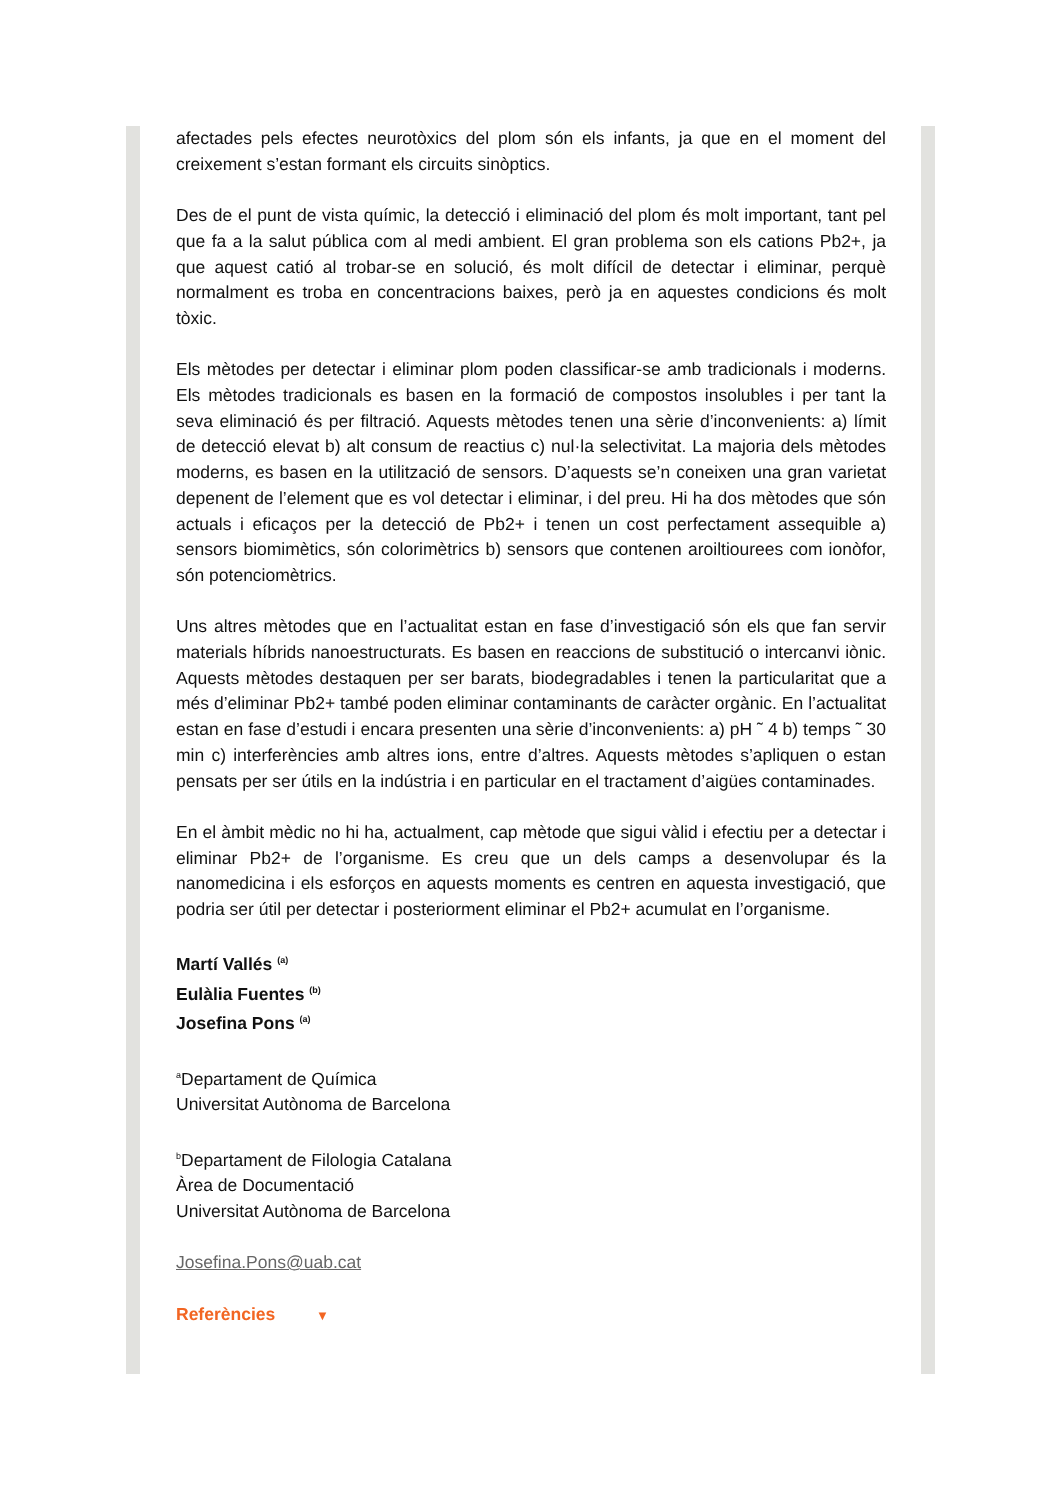afectades pels efectes neurotòxics del plom són els infants, ja que en el moment del creixement s’estan formant els circuits sinòptics.
Des de el punt de vista químic, la detecció i eliminació del plom és molt important, tant pel que fa a la salut pública com al medi ambient. El gran problema son els cations Pb2+, ja que aquest catió al trobar-se en solució, és molt difícil de detectar i eliminar, perquè normalment es troba en concentracions baixes, però ja en aquestes condicions és molt tòxic.
Els mètodes per detectar i eliminar plom poden classificar-se amb tradicionals i moderns. Els mètodes tradicionals es basen en la formació de compostos insolubles i per tant la seva eliminació és per filtració. Aquests mètodes tenen una sèrie d’inconvenients: a) límit de detecció elevat b) alt consum de reactius c) nul·la selectivitat. La majoria dels mètodes moderns, es basen en la utilització de sensors. D’aquests se’n coneixen una gran varietat depenent de l’element que es vol detectar i eliminar, i del preu. Hi ha dos mètodes que són actuals i eficaços per la detecció de Pb2+ i tenen un cost perfectament assequible a) sensors biomimètics, són colorimètrics b) sensors que contenen aroiltiourees com ionòfor, són potenciomètrics.
Uns altres mètodes que en l’actualitat estan en fase d’investigació són els que fan servir materials híbrids nanoestructurats. Es basen en reaccions de substitució o intercanvi iònic. Aquests mètodes destaquen per ser barats, biodegradables i tenen la particularitat que a més d’eliminar Pb2+ també poden eliminar contaminants de caràcter orgànic. En l’actualitat estan en fase d’estudi i encara presenten una sèrie d’inconvenients: a) pH ˜ 4 b) temps ˜ 30 min c) interferències amb altres ions, entre d’altres. Aquests mètodes s’apliquen o estan pensats per ser útils en la indústria i en particular en el tractament d’aigües contaminades.
En el àmbit mèdic no hi ha, actualment, cap mètode que sigui vàlid i efectiu per a detectar i eliminar Pb2+ de l’organisme. Es creu que un dels camps a desenvolupar és la nanomedicina i els esforços en aquests moments es centren en aquesta investigació, que podria ser útil per detectar i posteriorment eliminar el Pb2+ acumulat en l’organisme.
Martí Vallés <sup>(a)</sup>
Eulàlia Fuentes <sup>(b)</sup>
Josefina Pons <sup>(a)</sup>
<sup>a</sup> Departament de Química
Universitat Autònoma de Barcelona
<sup>b</sup> Departament de Filologia Catalana
Àrea de Documentació
Universitat Autònoma de Barcelona
Josefina.Pons@uab.cat
Referències ▼